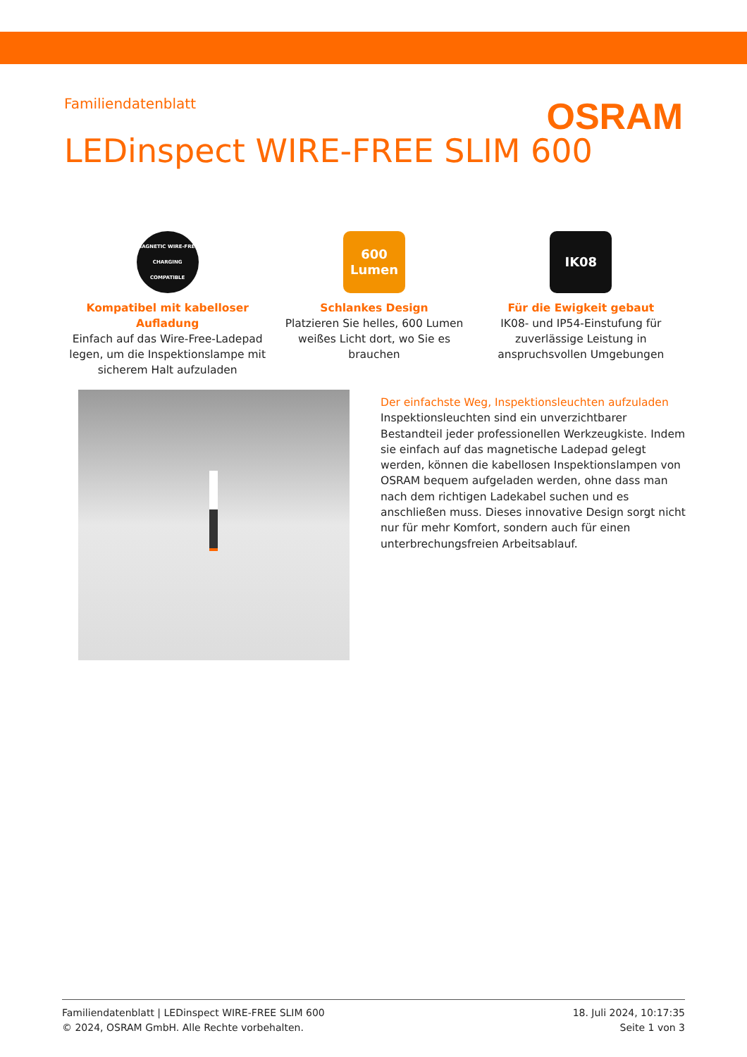Familiendatenblatt
OSRAM
LEDinspect WIRE-FREE SLIM 600
MAGNETIC WIRE-FREE CHARGING COMPATIBLE
Kompatibel mit kabelloser Aufladung
Einfach auf das Wire-Free-Ladepad legen, um die Inspektionslampe mit sicherem Halt aufzuladen
600
Lumen
Schlankes Design
Platzieren Sie helles, 600 Lumen weißes Licht dort, wo Sie es brauchen
IK08
Für die Ewigkeit gebaut
IK08- und IP54-Einstufung für zuverlässige Leistung in anspruchsvollen Umgebungen
Der einfachste Weg, Inspektionsleuchten aufzuladen
Inspektionsleuchten sind ein unverzichtbarer Bestandteil jeder professionellen Werkzeugkiste. Indem sie einfach auf das magnetische Ladepad gelegt werden, können die kabellosen Inspektionslampen von OSRAM bequem aufgeladen werden, ohne dass man nach dem richtigen Ladekabel suchen und es anschließen muss. Dieses innovative Design sorgt nicht nur für mehr Komfort, sondern auch für einen unterbrechungsfreien Arbeitsablauf.
Familiendatenblatt | LEDinspect WIRE-FREE SLIM 600
© 2024, OSRAM GmbH. Alle Rechte vorbehalten.
18. Juli 2024, 10:17:35
Seite 1 von 3